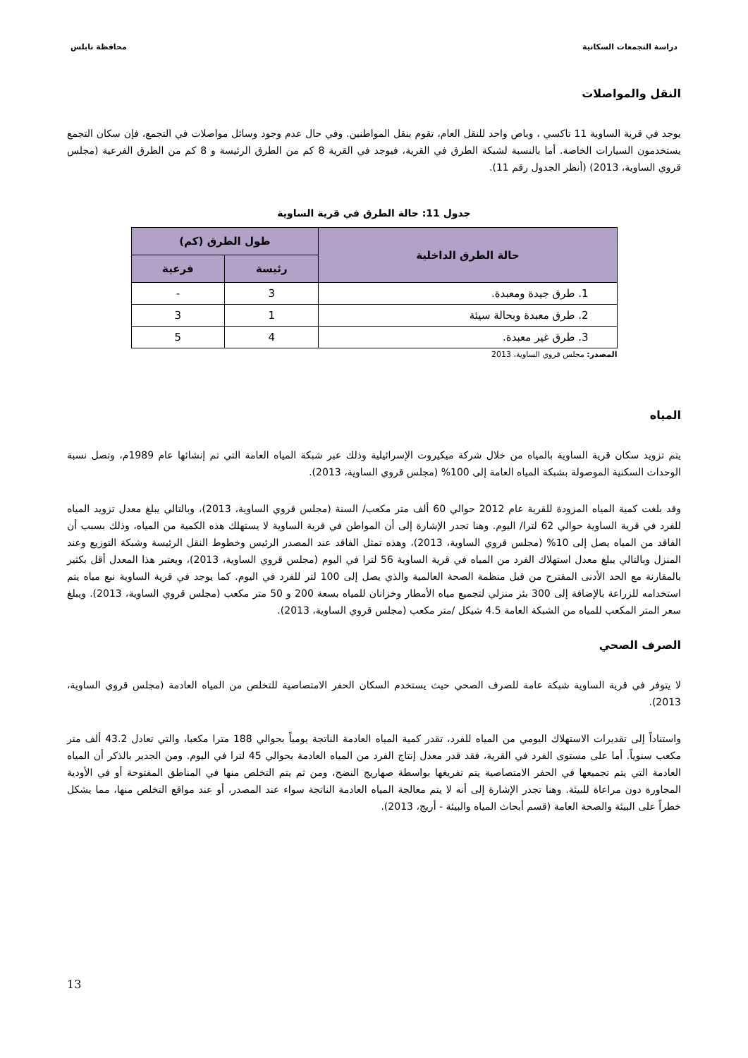دراسة التجمعات السكانية محافظة نابلس
النقل والمواصلات
يوجد في قرية الساوية 11 تاكسي ، وباص واحد للنقل العام، تقوم بنقل المواطنين. وفي حال عدم وجود وسائل مواصلات في التجمع، فإن سكان التجمع يستخدمون السيارات الخاصة. أما بالنسبة لشبكة الطرق في القرية، فيوجد في القرية 8 كم من الطرق الرئيسة و 8 كم من الطرق الفرعية (مجلس قروي الساوية، 2013) (أنظر الجدول رقم 11).
جدول 11: حالة الطرق في قرية الساوية
| حالة الطرق الداخلية | طول الطرق (كم) | |
| --- | --- | --- |
| | رئيسة | فرعية |
| 1. طرق جيدة ومعبدة. | 3 | - |
| 2. طرق معبدة وبحالة سيئة | 1 | 3 |
| 3. طرق غير معبدة. | 4 | 5 |
المصدر: مجلس قروي الساوية، 2013
المياه
يتم تزويد سكان قرية الساوية بالمياه من خلال شركة ميكيروت الإسرائيلية وذلك عبر شبكة المياه العامة التي تم إنشائها عام 1989م، وتصل نسبة الوحدات السكنية الموصولة بشبكة المياه العامة إلى 100% (مجلس قروي الساوية، 2013).
وقد بلغت كمية المياه المزودة للقرية عام 2012 حوالي 60 ألف متر مكعب/ السنة (مجلس قروي الساوية، 2013)، وبالتالي يبلغ معدل تزويد المياه للفرد في قرية الساوية حوالي 62 لترا/ اليوم. وهنا تجدر الإشارة إلى أن المواطن في قرية الساوية لا يستهلك هذه الكمية من المياه، وذلك بسبب أن الفاقد من المياه يصل إلى 10% (مجلس قروي الساوية، 2013)، وهذه تمثل الفاقد عند المصدر الرئيس وخطوط النقل الرئيسة وشبكة التوزيع وعند المنزل وبالتالي يبلغ معدل استهلاك الفرد من المياه في قرية الساوية 56 لترا في اليوم (مجلس قروي الساوية، 2013)، ويعتبر هذا المعدل أقل بكثير بالمقارنة مع الحد الأدنى المقترح من قبل منظمة الصحة العالمية والذي يصل إلى 100 لتر للفرد في اليوم. كما يوجد في قرية الساوية نبع مياه يتم استخدامه للزراعة بالإضافة إلى 300 بئر منزلي لتجميع مياه الأمطار وخزانان للمياه بسعة 200 و 50 متر مكعب (مجلس قروي الساوية، 2013). ويبلغ سعر المتر المكعب للمياه من الشبكة العامة 4.5 شيكل /متر مكعب (مجلس قروي الساوية، 2013).
الصرف الصحي
لا يتوفر في قرية الساوية شبكة عامة للصرف الصحي حيث يستخدم السكان الحفر الامتصاصية للتخلص من المياه العادمة (مجلس قروي الساوية، 2013).
واستناداً إلى تقديرات الاستهلاك اليومي من المياه للفرد، تقدر كمية المياه العادمة الناتجة يومياً بحوالي 188 مترا مكعبا، والتي تعادل 43.2 ألف متر مكعب سنوياً. أما على مستوى الفرد في القرية، فقد قدر معدل إنتاج الفرد من المياه العادمة بحوالي 45 لترا في اليوم. ومن الجدير بالذكر أن المياه العادمة التي يتم تجميعها في الحفر الامتصاصية يتم تفريغها بواسطة صهاريج النضح، ومن ثم يتم التخلص منها في المناطق المفتوحة أو في الأودية المجاورة دون مراعاة للبيئة. وهنا تجدر الإشارة إلى أنه لا يتم معالجة المياه العادمة الناتجة سواء عند المصدر، أو عند مواقع التخلص منها، مما يشكل خطراً على البيئة والصحة العامة (قسم أبحاث المياه والبيئة - أريج، 2013).
13